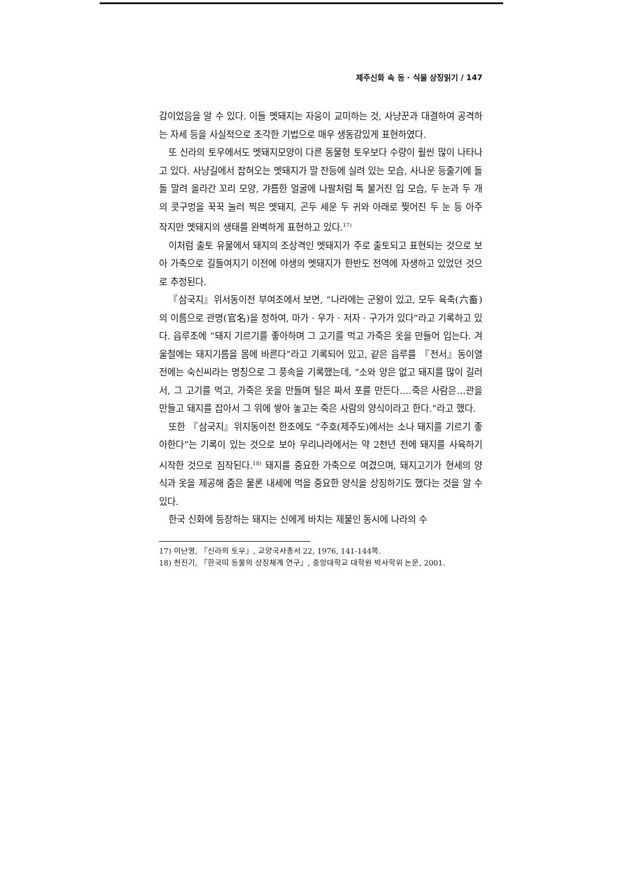제주신화 속 동 · 식물 상징읽기 / 147
감이었음을 알 수 있다. 이들 멧돼지는 자웅이 교미하는 것, 사냥꾼과 대결하여 공격하는 자세 등을 사실적으로 조각한 기법으로 매우 생동감있게 표현하였다.
또 신라의 토우에서도 멧돼지모양이 다른 동물형 토우보다 수량이 훨씬 많이 나타나고 있다. 사냥길에서 잡혀오는 멧돼지가 말 잔등에 실려 있는 모습, 사나운 등줄기에 돌돌 말려 올라간 꼬리 모양, 갸름한 얼굴에 나팔처럼 툭 불거진 입 모습, 두 눈과 두 개의 콧구멍을 꾹꾹 눌러 찍은 멧돼지, 곤두 세운 두 귀와 아래로 찢어진 두 눈 등 아주 작지만 멧돼지의 생태를 완벽하게 표현하고 있다.<sup>17)</sup>
이처럼 출토 유물에서 돼지의 조상격인 멧돼지가 주로 출토되고 표현되는 것으로 보아 가축으로 길들여지기 이전에 야생의 멧돼지가 한반도 전역에 자생하고 있었던 것으로 추정된다.
『삼국지』위서동이전 부여조에서 보면, “나라에는 군왕이 있고, 모두 육축(六畜)의 이름으로 관명(官名)을 정하여, 마가 · 우가 · 저자 · 구가가 있다”라고 기록하고 있다. 읍루조에 “돼지 기르기를 좋아하며 그 고기를 먹고 가죽은 옷을 만들어 입는다. 겨울철에는 돼지기름을 몸에 바른다”라고 기록되어 있고, 같은 읍루를 『전서』동이열전에는 숙신씨라는 명칭으로 그 풍속을 기록했는데, “소와 양은 없고 돼지를 많이 길러서, 그 고기를 먹고, 가죽은 옷을 만들며 털은 짜서 포를 만든다.…죽은 사람은…관을 만들고 돼지를 잡아서 그 위에 쌓아 놓고는 죽은 사람의 양식이라고 한다.”라고 했다.
또한 『삼국지』위지동이전 한조에도 “주호(제주도)에서는 소나 돼지를 기르기 좋아한다”는 기록이 있는 것으로 보아 우리나라에서는 약 2천년 전에 돼지를 사육하기 시작한 것으로 짐작된다.<sup>18)</sup> 돼지를 중요한 가축으로 여겼으며, 돼지고기가 현세의 양식과 옷을 제공해 줌은 물론 내세에 먹을 중요한 양식을 상징하기도 했다는 것을 알 수 있다.
한국 신화에 등장하는 돼지는 신에게 바치는 제물인 동시에 나라의 수
17) 이난영, 『신라의 토우』, 교양국사총서 22, 1976, 141-144쪽.
18) 천진기, 『한국띠 동물의 상징체계 연구』, 중앙대학교 대학원 박사학위 논문, 2001.